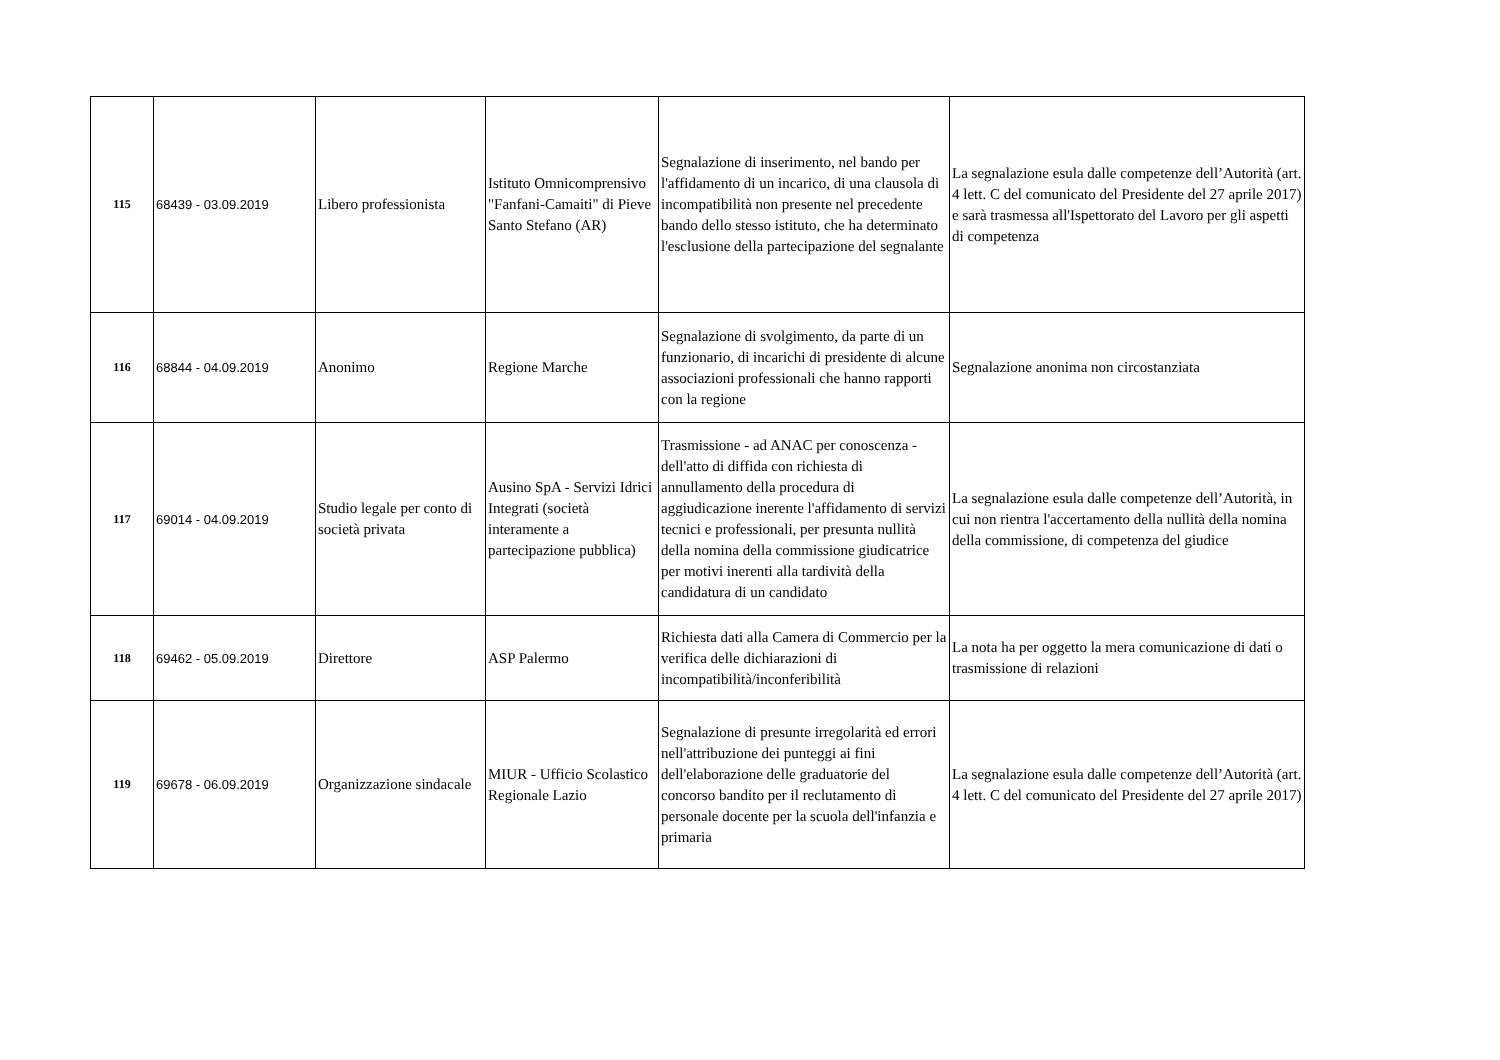| 115 | 68439 - 03.09.2019 | Libero professionista | Istituto Omnicomprensivo "Fanfani-Camaiti" di Pieve Santo Stefano (AR) | Segnalazione di inserimento, nel bando per l'affidamento di un incarico, di una clausola di incompatibilità non presente nel precedente bando dello stesso istituto, che ha determinato l'esclusione della partecipazione del segnalante | La segnalazione esula dalle competenze dell’Autorità (art. 4 lett. C del comunicato del Presidente del 27 aprile 2017) e sarà trasmessa all'Ispettorato del Lavoro per gli aspetti di competenza |
| 116 | 68844 - 04.09.2019 | Anonimo | Regione Marche | Segnalazione di svolgimento, da parte di un funzionario, di incarichi di presidente di alcune associazioni professionali che hanno rapporti con la regione | Segnalazione anonima non circostanziata |
| 117 | 69014 - 04.09.2019 | Studio legale per conto di società privata | Ausino SpA - Servizi Idrici Integrati (società interamente a partecipazione pubblica) | Trasmissione - ad ANAC per conoscenza - dell'atto di diffida con richiesta di annullamento della procedura di aggiudicazione inerente l'affidamento di servizi tecnici e professionali, per presunta nullità della nomina della commissione giudicatrice per motivi inerenti alla tardività della candidatura di un candidato | La segnalazione esula dalle competenze dell’Autorità, in cui non rientra l'accertamento della nullità della nomina della commissione, di competenza del giudice |
| 118 | 69462 - 05.09.2019 | Direttore | ASP Palermo | Richiesta dati alla Camera di Commercio per la verifica delle dichiarazioni di incompatibilità/inconferibilità | La nota ha per oggetto la mera comunicazione di dati o trasmissione di relazioni |
| 119 | 69678 - 06.09.2019 | Organizzazione sindacale | MIUR - Ufficio Scolastico Regionale Lazio | Segnalazione di presunte irregolarità ed errori nell'attribuzione dei punteggi ai fini dell'elaborazione delle graduatorie del concorso bandito per il reclutamento di personale docente per la scuola dell'infanzia e primaria | La segnalazione esula dalle competenze dell’Autorità (art. 4 lett. C del comunicato del Presidente del 27 aprile 2017) |